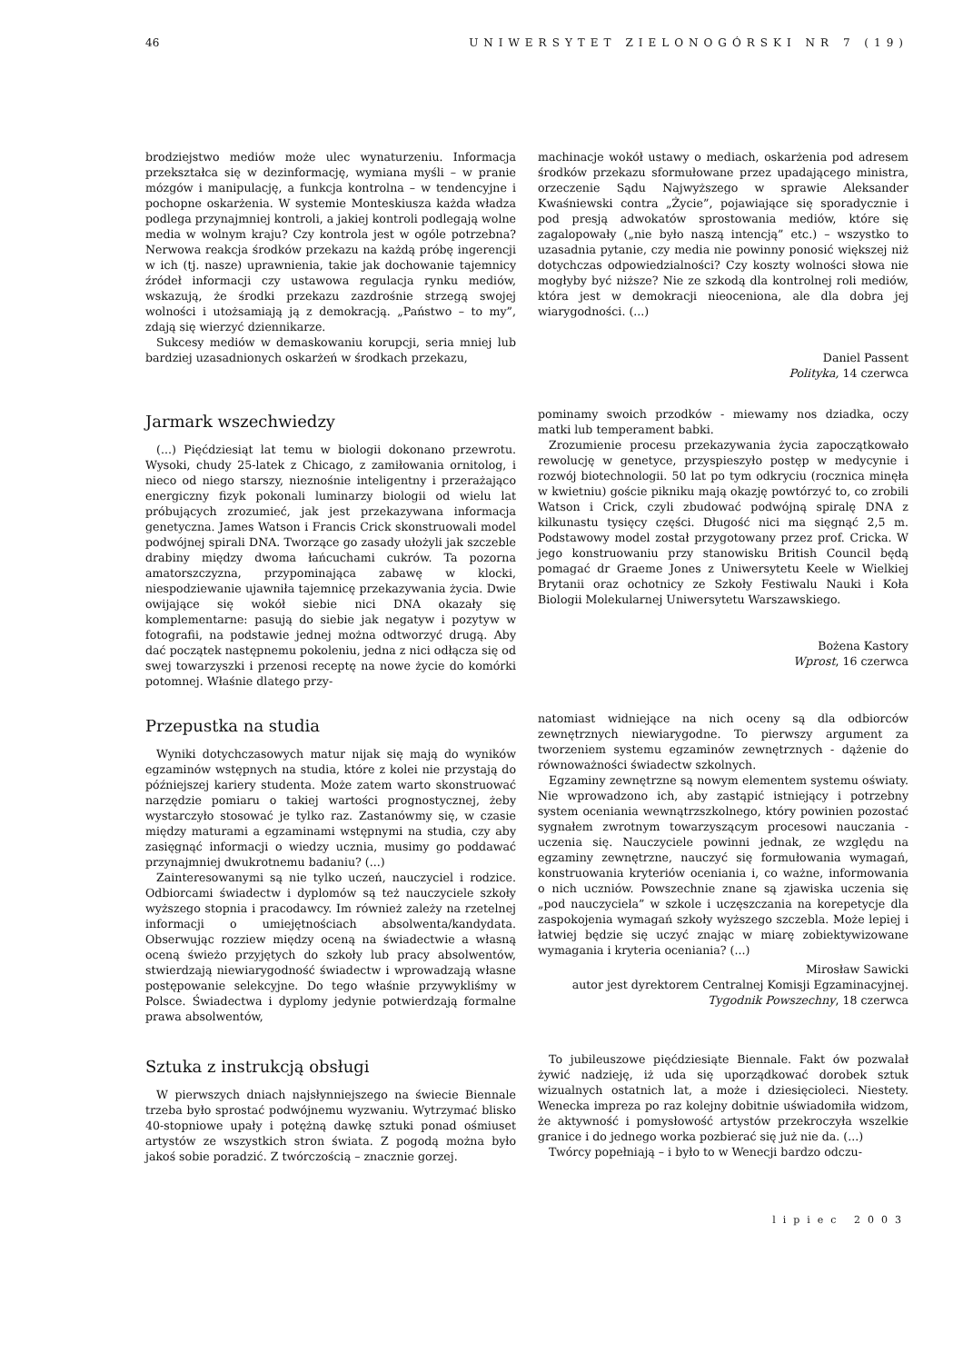46 UNIWERSYTET ZIELONOGÓRSKI NR 7 (19)
brodziejstwo mediów może ulec wynaturzeniu. Informacja przekształca się w dezinformację, wymiana myśli – w pranie mózgów i manipulację, a funkcja kontrolna – w tendencyjne i pochopne oskarżenia. W systemie Monteskiusza każda władza podlega przynajmniej kontroli, a jakiej kontroli podlegają wolne media w wolnym kraju? Czy kontrola jest w ogóle potrzebna? Nerwowa reakcja środków przekazu na każdą próbę ingerencji w ich (tj. nasze) uprawnienia, takie jak dochowanie tajemnicy źródeł informacji czy ustawowa regulacja rynku mediów, wskazują, że środki przekazu zazdrośnie strzegą swojej wolności i utożsamiają ją z demokracją. „Państwo – to my”, zdają się wierzyć dziennikarze.
Sukcesy mediów w demaskowaniu korupcji, seria mniej lub bardziej uzasadnionych oskarżeń w środkach przekazu,
machinacje wokół ustawy o mediach, oskarżenia pod adresem środków przekazu sformułowane przez upadającego ministra, orzeczenie Sądu Najwyższego w sprawie Aleksander Kwaśniewski contra „Życie”, pojawiające się sporadycznie i pod presją adwokatów sprostowania mediów, które się zagalopowały („nie było naszą intencją” etc.) – wszystko to uzasadnia pytanie, czy media nie powinny ponosić większej niż dotychczas odpowiedzialności? Czy koszty wolności słowa nie mogłyby być niższe? Nie ze szkodą dla kontrolnej roli mediów, która jest w demokracji nieoceniona, ale dla dobra jej wiarygodności. (...)
Daniel Passent
Polityka, 14 czerwca
Jarmark wszechwiedzy
(...) Pięćdziesiąt lat temu w biologii dokonano przewrotu. Wysoki, chudy 25-latek z Chicago, z zamiłowania ornitolog, i nieco od niego starszy, nieznośnie inteligentny i przerażająco energiczny fizyk pokonali luminarzy biologii od wielu lat próbujących zrozumieć, jak jest przekazywana informacja genetyczna. James Watson i Francis Crick skonstruowali model podwójnej spirali DNA. Tworzące go zasady ułożyli jak szczeble drabiny między dwoma łańcuchami cukrów. Ta pozorna amatorszczyzna, przypominająca zabawę w klocki, niespodziewanie ujawniła tajemnicę przekazywania życia. Dwie owijające się wokół siebie nici DNA okazały się komplementarne: pasują do siebie jak negatyw i pozytyw w fotografii, na podstawie jednej można odtworzyć drugą. Aby dać początek następnemu pokoleniu, jedna z nici odłącza się od swej towarzyszki i przenosi receptę na nowe życie do komórki potomnej. Właśnie dlatego przy-
pominamy swoich przodków - miewamy nos dziadka, oczy matki lub temperament babki.
Zrozumienie procesu przekazywania życia zapoczątkowało rewolucję w genetyce, przyspieszyło postęp w medycynie i rozwój biotechnologii. 50 lat po tym odkryciu (rocznica minęła w kwietniu) goście pikniku mają okazję powtórzyć to, co zrobili Watson i Crick, czyli zbudować podwójną spiralę DNA z kilkunastu tysięcy części. Długość nici ma sięgnąć 2,5 m. Podstawowy model został przygotowany przez prof. Cricka. W jego konstruowaniu przy stanowisku British Council będą pomagać dr Graeme Jones z Uniwersytetu Keele w Wielkiej Brytanii oraz ochotnicy ze Szkoły Festiwalu Nauki i Koła Biologii Molekularnej Uniwersytetu Warszawskiego.
Bożena Kastory
Wprost, 16 czerwca
Przepustka na studia
Wyniki dotychczasowych matur nijak się mają do wyników egzaminów wstępnych na studia, które z kolei nie przystają do późniejszej kariery studenta. Może zatem warto skonstruować narzędzie pomiaru o takiej wartości prognostycznej, żeby wystarczyło stosować je tylko raz. Zastanówmy się, w czasie między maturami a egzaminami wstępnymi na studia, czy aby zasięgnąć informacji o wiedzy ucznia, musimy go poddawać przynajmniej dwukrotnemu badaniu? (...)
Zainteresowanymi są nie tylko uczeń, nauczyciel i rodzice. Odbiorcami świadectw i dyplomów są też nauczyciele szkoły wyższego stopnia i pracodawcy. Im również zależy na rzetelnej informacji o umiejętnościach absolwenta/kandydata. Obserwując rozziew między oceną na świadectwie a własną oceną świeżo przyjętych do szkoły lub pracy absolwentów, stwierdzają niewiarygodność świadectw i wprowadzają własne postępowanie selekcyjne. Do tego właśnie przywykliśmy w Polsce. Świadectwa i dyplomy jedynie potwierdzają formalne prawa absolwentów,
natomiast widniejące na nich oceny są dla odbiorców zewnętrznych niewiarygodne. To pierwszy argument za tworzeniem systemu egzaminów zewnętrznych - dążenie do równoważności świadectw szkolnych.
Egzaminy zewnętrzne są nowym elementem systemu oświaty. Nie wprowadzono ich, aby zastąpić istniejący i potrzebny system oceniania wewnątrzszkolnego, który powinien pozostać sygnałem zwrotnym towarzyszącym procesowi nauczania - uczenia się. Nauczyciele powinni jednak, ze względu na egzaminy zewnętrzne, nauczyć się formułowania wymagań, konstruowania kryteriów oceniania i, co ważne, informowania o nich uczniów. Powszechnie znane są zjawiska uczenia się „pod nauczyciela” w szkole i uczęszczania na korepetycje dla zaspokojenia wymagań szkoły wyższego szczebla. Może lepiej i łatwiej będzie się uczyć znając w miarę zobiektywizowane wymagania i kryteria oceniania? (...)
Mirosław Sawicki
autor jest dyrektorem Centralnej Komisji Egzaminacyjnej.
Tygodnik Powszechny, 18 czerwca
Sztuka z instrukcją obsługi
W pierwszych dniach najsłynniejszego na świecie Biennale trzeba było sprostać podwójnemu wyzwaniu. Wytrzymać blisko 40-stopniowe upały i potężną dawkę sztuki ponad ośmiuset artystów ze wszystkich stron świata. Z pogodą można było jakoś sobie poradzić. Z twórczością – znacznie gorzej.
To jubileuszowe pięćdziesiąte Biennale. Fakt ów pozwalał żywić nadzieję, iż uda się uporządkować dorobek sztuk wizualnych ostatnich lat, a może i dziesięcioleci. Niestety. Wenecka impreza po raz kolejny dobitnie uświadomiła widzom, że aktywność i pomysłowość artystów przekroczyła wszelkie granice i do jednego worka pozbierać się już nie da. (...)
Twórcy popełniają – i było to w Wenecji bardzo odczu-
lipiec 2003